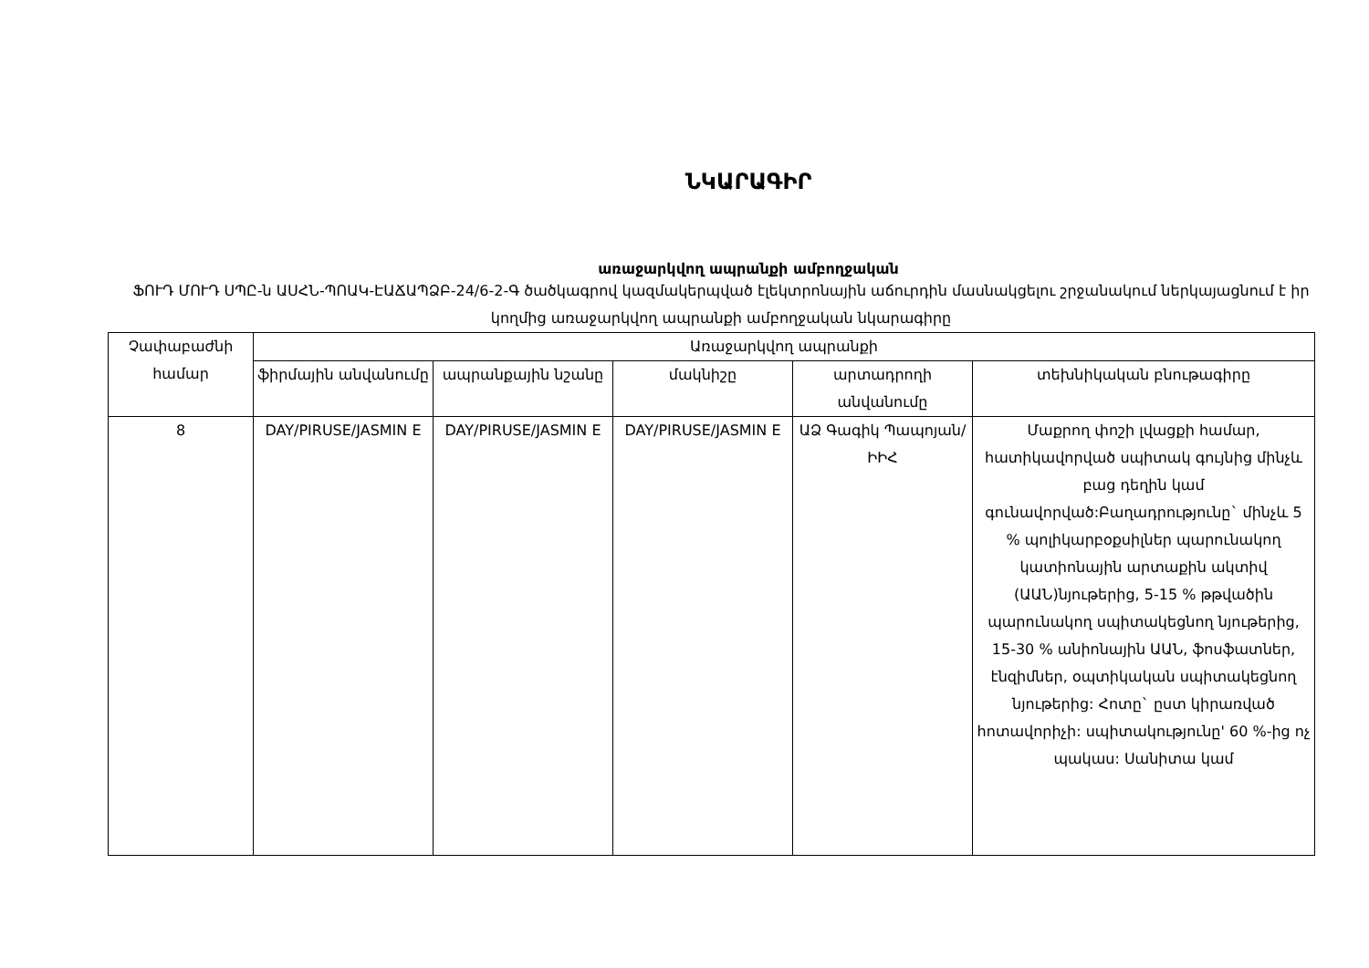ՆԿԱՐԱԳԻՐ
առաջարկվող ապրանքի ամբողջական
ՖՈՒԴ ՄՈՒԴ ՍՊԸ-ն ԱՍՀՆ-ՊՈԱԿ-ԷԱՃԱՊՁԲ-24/6-2-Գ ծածկագրով կազմակերպված էլեկտրոնային աճուրդին մասնակցելու շրջանակում ներկայացնում է իր կողմից առաջարկվող ապրանքի ամբողջական նկարագիրը
| Չափաբաժնի համար | Առաջարկվող ապրանքի | | | | |
| --- | --- | --- | --- | --- | --- |
| | ֆիրմային անվանումը | ապրանքային նշանը | մակնիշը | արտադրողի անվանումը | տեխնիկական բնութագիրը |
| 8 | DAY/PIRUSE/JASMIN E | DAY/PIRUSE/JASMIN E | DAY/PIRUSE/JASMIN E | ԱՁ Գագիկ Պապոյան/ԻԻՀ | Մաքրող փոշի լվացքի համար, հատիկավորված սպիտակ գույնից մինչև բաց դեղին կամ գունավորված:Բաղադրությունը` մինչև 5 % պոլիկարբօքսիլներ պարունակող կատիոնային արտաքին ակտիվ (ԱԱՆ)նյութերից, 5-15 % թթվածին պարունակող սպիտակեցնող նյութերից, 15-30 % անիոնային ԱԱՆ, ֆոսֆատներ, էնզիմներ, օպտիկական սպիտակեցնող նյութերից: Հոտը` ըստ կիրառված հոտավորիչի: սպիտակությունը' 60 %-ից ոչ պակաս: Սանիտա կամ |